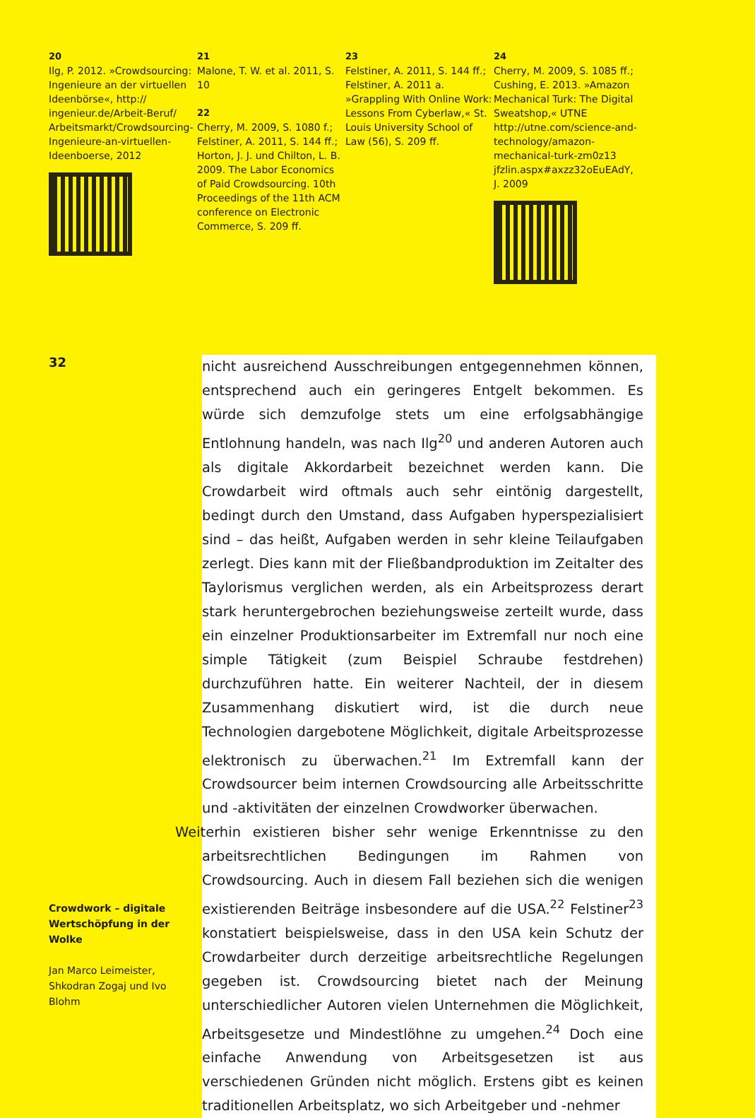20
Ilg, P. 2012. »Crowdsourcing: Ingenieure an der virtuellen Ideenbörse«, http:// ingenieur.de/Arbeit-Beruf/ Arbeitsmarkt/Crowdsourcing-Ingenieure-an-virtuellen-Ideenboerse, 2012
21
Malone, T. W. et al. 2011, S. 10
22
Cherry, M. 2009, S. 1080 f.; Felstiner, A. 2011, S. 144 ff.; Horton, J. J. und Chilton, L. B. 2009. The Labor Economics of Paid Crowdsourcing. 10th Proceedings of the 11th ACM conference on Electronic Commerce, S. 209 ff.
23
Felstiner, A. 2011, S. 144 ff.; Felstiner, A. 2011 a. »Grappling With Online Work: Lessons From Cyberlaw,« St. Louis University School of Law (56), S. 209 ff.
24
Cherry, M. 2009, S. 1085 ff.; Cushing, E. 2013. »Amazon Mechanical Turk: The Digital Sweatshop,« UTNE http://utne.com/science-and-technology/amazon-mechanical-turk-zm0z13 jfzlin.aspx#axzz32oEuEAdY, J. 2009
32
Crowdwork – digitale Wertschöpfung in der Wolke
Jan Marco Leimeister, Shkodran Zogaj und Ivo Blohm
nicht ausreichend Ausschreibungen entgegennehmen können, entsprechend auch ein geringeres Entgelt bekommen. Es würde sich demzufolge stets um eine erfolgsabhängige Entlohnung handeln, was nach Ilg<sup>20</sup> und anderen Autoren auch als digitale Akkordarbeit bezeichnet werden kann. Die Crowdarbeit wird oftmals auch sehr eintönig dargestellt, bedingt durch den Umstand, dass Aufgaben hyperspezialisiert sind – das heißt, Aufgaben werden in sehr kleine Teilaufgaben zerlegt. Dies kann mit der Fließbandproduktion im Zeitalter des Taylorismus verglichen werden, als ein Arbeitsprozess derart stark heruntergebrochen beziehungsweise zerteilt wurde, dass ein einzelner Produktionsarbeiter im Extremfall nur noch eine simple Tätigkeit (zum Beispiel Schraube festdrehen) durchzuführen hatte. Ein weiterer Nachteil, der in diesem Zusammenhang diskutiert wird, ist die durch neue Technologien dargebotene Möglichkeit, digitale Arbeitsprozesse elektronisch zu überwachen.<sup>21</sup> Im Extremfall kann der Crowdsourcer beim internen Crowdsourcing alle Arbeitsschritte und -aktivitäten der einzelnen Crowdworker überwachen.
Weiterhin existieren bisher sehr wenige Erkenntnisse zu den arbeitsrechtlichen Bedingungen im Rahmen von Crowdsourcing. Auch in diesem Fall beziehen sich die wenigen existierenden Beiträge insbesondere auf die USA.<sup>22</sup> Felstiner<sup>23</sup> konstatiert beispielsweise, dass in den USA kein Schutz der Crowdarbeiter durch derzeitige arbeitsrechtliche Regelungen gegeben ist. Crowdsourcing bietet nach der Meinung unterschiedlicher Autoren vielen Unternehmen die Möglichkeit, Arbeitsgesetze und Mindestlöhne zu umgehen.<sup>24</sup> Doch eine einfache Anwendung von Arbeitsgesetzen ist aus verschiedenen Gründen nicht möglich. Erstens gibt es keinen traditionellen Arbeitsplatz, wo sich Arbeitgeber und -nehmer